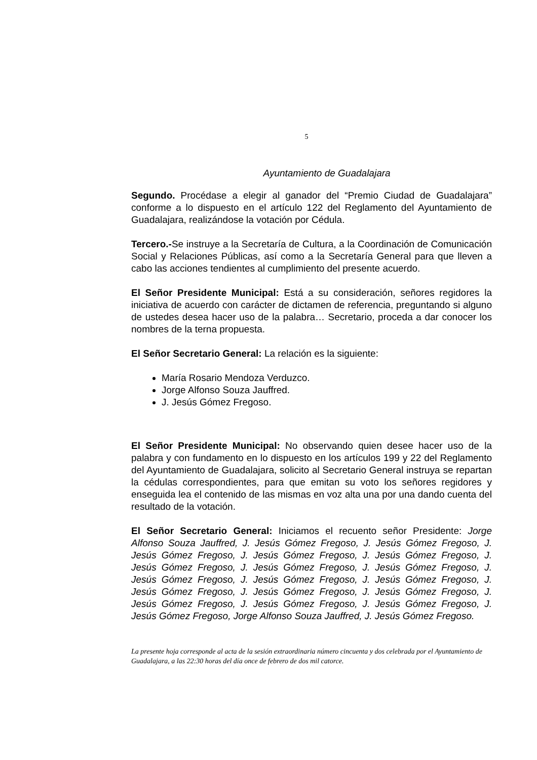5
Ayuntamiento de Guadalajara
Segundo. Procédase a elegir al ganador del “Premio Ciudad de Guadalajara” conforme a lo dispuesto en el artículo 122 del Reglamento del Ayuntamiento de Guadalajara, realizándose la votación por Cédula.
Tercero.-Se instruye a la Secretaría de Cultura, a la Coordinación de Comunicación Social y Relaciones Públicas, así como a la Secretaría General para que lleven a cabo las acciones tendientes al cumplimiento del presente acuerdo.
El Señor Presidente Municipal: Está a su consideración, señores regidores la iniciativa de acuerdo con carácter de dictamen de referencia, preguntando si alguno de ustedes desea hacer uso de la palabra… Secretario, proceda a dar conocer los nombres de la terna propuesta.
El Señor Secretario General: La relación es la siguiente:
María Rosario Mendoza Verduzco.
Jorge Alfonso Souza Jauffred.
J. Jesús Gómez Fregoso.
El Señor Presidente Municipal: No observando quien desee hacer uso de la palabra y con fundamento en lo dispuesto en los artículos 199 y 22 del Reglamento del Ayuntamiento de Guadalajara, solicito al Secretario General instruya se repartan la cédulas correspondientes, para que emitan su voto los señores regidores y enseguida lea el contenido de las mismas en voz alta una por una dando cuenta del resultado de la votación.
El Señor Secretario General: Iniciamos el recuento señor Presidente: Jorge Alfonso Souza Jauffred, J. Jesús Gómez Fregoso, J. Jesús Gómez Fregoso, J. Jesús Gómez Fregoso, J. Jesús Gómez Fregoso, J. Jesús Gómez Fregoso, J. Jesús Gómez Fregoso, J. Jesús Gómez Fregoso, J. Jesús Gómez Fregoso, J. Jesús Gómez Fregoso, J. Jesús Gómez Fregoso, J. Jesús Gómez Fregoso, J. Jesús Gómez Fregoso, J. Jesús Gómez Fregoso, J. Jesús Gómez Fregoso, J. Jesús Gómez Fregoso, J. Jesús Gómez Fregoso, J. Jesús Gómez Fregoso, J. Jesús Gómez Fregoso, Jorge Alfonso Souza Jauffred, J. Jesús Gómez Fregoso.
La presente hoja corresponde al acta de la sesión extraordinaria número cincuenta y dos celebrada por el Ayuntamiento de Guadalajara, a las 22:30 horas del día once de febrero de dos mil catorce.